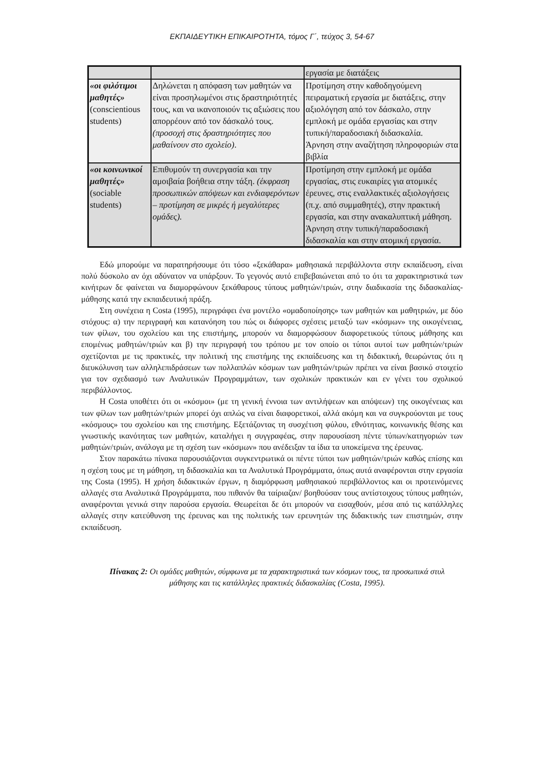ΕΚΠΑΙΔΕΥΤΙΚΗ ΕΠΙΚΑΙΡΟΤΗΤΑ, τόμος Γ΄, τεύχος 3, 54-67
| | | εργασία με διατάξεις |
| «οι φιλότιμοι μαθητές» (conscientious students) | Δηλώνεται η απόφαση των μαθητών να είναι προσηλωμένοι στις δραστηριότητές τους, και να ικανοποιούν τις αξιώσεις που απορρέουν από τον δάσκαλό τους. (προσοχή στις δραστηριότητες που μαθαίνουν στο σχολείο) . | Προτίμηση στην καθοδηγούμενη πειραματική εργασία με διατάξεις, στην αξιολόγηση από τον δάσκαλο, στην εμπλοκή με ομάδα εργασίας και στην τυπική/παραδοσιακή διδασκαλία. Άρνηση στην αναζήτηση πληροφοριών στα βιβλία |
| «οι κοινωνικοί μαθητές» (sociable students) | Επιθυμούν τη συνεργασία και την αμοιβαία βοήθεια στην τάξη. (έκφραση προσωπικών απόψεων και ενδιαφερόντων – προτίμηση σε μικρές ή μεγαλύτερες ομάδες). | Προτίμηση στην εμπλοκή με ομάδα εργασίας, στις ευκαιρίες για ατομικές έρευνες, στις εναλλακτικές αξιολογήσεις (π.χ. από συμμαθητές), στην πρακτική εργασία, και στην ανακαλυπτική μάθηση. Άρνηση στην τυπική/παραδοσιακή διδασκαλία και στην ατομική εργασία. |
Εδώ μπορούμε να παρατηρήσουμε ότι τόσο «ξεκάθαρα» μαθησιακά περιβάλλοντα στην εκπαίδευση, είναι πολύ δύσκολο αν όχι αδύνατον να υπάρξουν. Το γεγονός αυτό επιβεβαιώνεται από το ότι τα χαρακτηριστικά των κινήτρων δε φαίνεται να διαμορφώνουν ξεκάθαρους τύπους μαθητών/τριών, στην διαδικασία της διδασκαλίας-μάθησης κατά την εκπαιδευτική πράξη.
Στη συνέχεια η Costa (1995), περιγράφει ένα μοντέλο «ομαδοποίησης» των μαθητών και μαθητριών, με δύο στόχους: α) την περιγραφή και κατανόηση του πώς οι διάφορες σχέσεις μεταξύ των «κόσμων» της οικογένειας, των φίλων, του σχολείου και της επιστήμης, μπορούν να διαμορφώσουν διαφορετικούς τύπους μάθησης και επομένως μαθητών/τριών και β) την περιγραφή του τρόπου με τον οποίο οι τύποι αυτοί των μαθητών/τριών σχετίζονται με τις πρακτικές, την πολιτική της επιστήμης της εκπαίδευσης και τη διδακτική, θεωρώντας ότι η διευκόλυνση των αλληλεπιδράσεων των πολλαπλών κόσμων των μαθητών/τριών πρέπει να είναι βασικό στοιχείο για τον σχεδιασμό των Αναλυτικών Προγραμμάτων, των σχολικών πρακτικών και εν γένει του σχολικού περιβάλλοντος.
Η Costa υποθέτει ότι οι «κόσμοι» (με τη γενική έννοια των αντιλήψεων και απόψεων) της οικογένειας και των φίλων των μαθητών/τριών μπορεί όχι απλώς να είναι διαφορετικοί, αλλά ακόμη και να συγκρούονται με τους «κόσμους» του σχολείου και της επιστήμης. Εξετάζοντας τη συσχέτιση φύλου, εθνότητας, κοινωνικής θέσης και γνωστικής ικανότητας των μαθητών, καταλήγει η συγγραφέας, στην παρουσίαση πέντε τύπων/κατηγοριών των μαθητών/τριών, ανάλογα με τη σχέση των «κόσμων» που ανέδειξαν τα ίδια τα υποκείμενα της έρευνας.
Στον παρακάτω πίνακα παρουσιάζονται συγκεντρωτικά οι πέντε τύποι των μαθητών/τριών καθώς επίσης και η σχέση τους με τη μάθηση, τη διδασκαλία και τα Αναλυτικά Προγράμματα, όπως αυτά αναφέρονται στην εργασία της Costa (1995). Η χρήση διδακτικών έργων, η διαμόρφωση μαθησιακού περιβάλλοντος και οι προτεινόμενες αλλαγές στα Αναλυτικά Προγράμματα, που πιθανόν θα ταίριαζαν/ βοηθούσαν τους αντίστοιχους τύπους μαθητών, αναφέρονται γενικά στην παρούσα εργασία. Θεωρείται δε ότι μπορούν να εισαχθούν, μέσα από τις κατάλληλες αλλαγές στην κατεύθυνση της έρευνας και της πολιτικής των ερευνητών της διδακτικής των επιστημών, στην εκπαίδευση.
Πίνακας 2: Οι ομάδες μαθητών, σύμφωνα με τα χαρακτηριστικά των κόσμων τους, τα προσωπικά στυλ μάθησης και τις κατάλληλες πρακτικές διδασκαλίας (Costa, 1995).